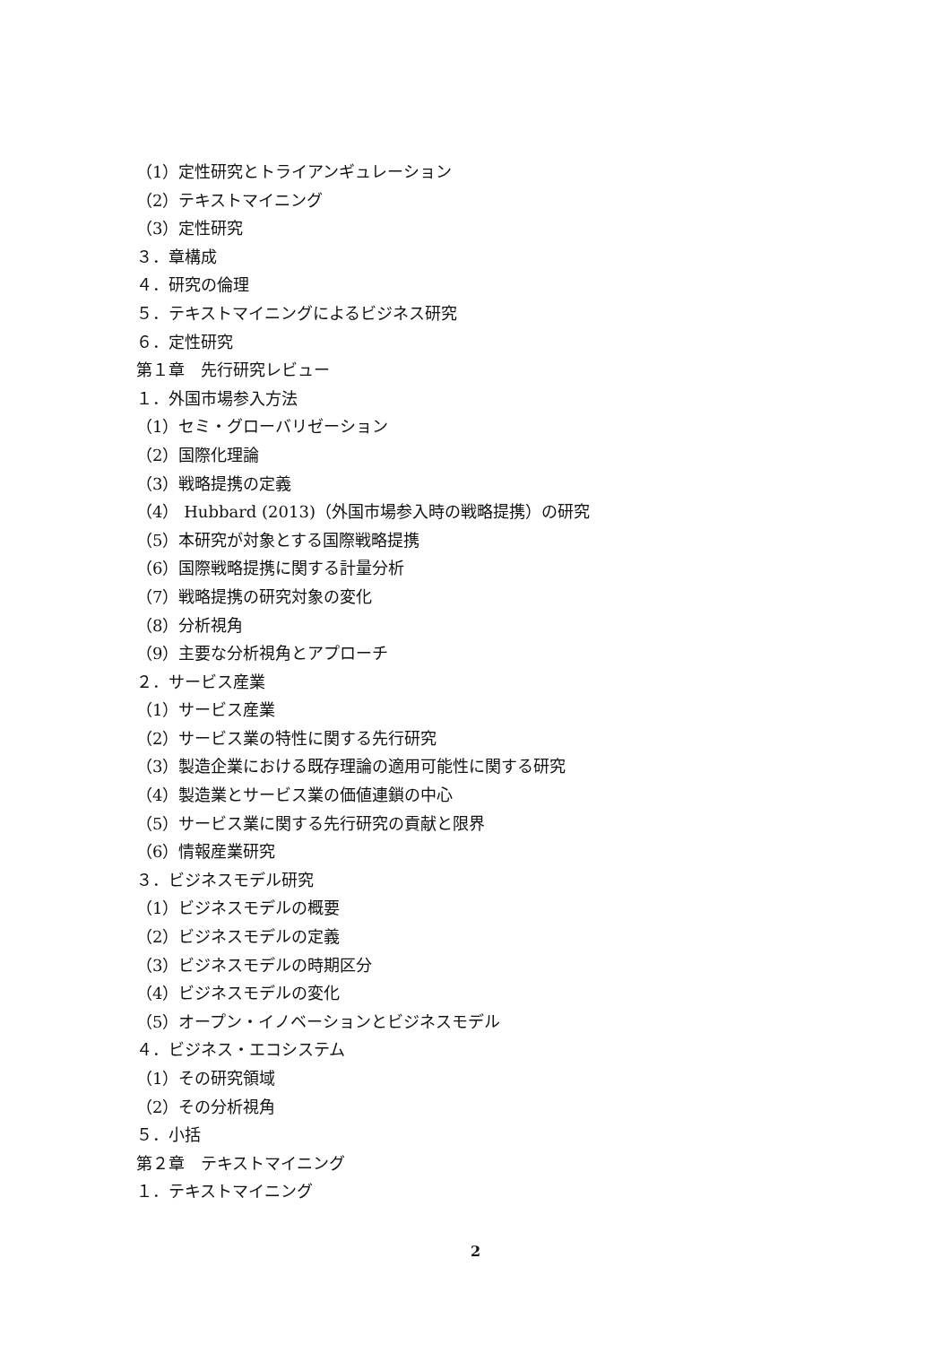（1）定性研究とトライアンギュレーション
（2）テキストマイニング
（3）定性研究
３．章構成
４．研究の倫理
５．テキストマイニングによるビジネス研究
６．定性研究
第１章　先行研究レビュー
１．外国市場参入方法
（1）セミ・グローバリゼーション
（2）国際化理論
（3）戦略提携の定義
（4） Hubbard (2013)（外国市場参入時の戦略提携）の研究
（5）本研究が対象とする国際戦略提携
（6）国際戦略提携に関する計量分析
（7）戦略提携の研究対象の変化
（8）分析視角
（9）主要な分析視角とアプローチ
２．サービス産業
（1）サービス産業
（2）サービス業の特性に関する先行研究
（3）製造企業における既存理論の適用可能性に関する研究
（4）製造業とサービス業の価値連鎖の中心
（5）サービス業に関する先行研究の貢献と限界
（6）情報産業研究
３．ビジネスモデル研究
（1）ビジネスモデルの概要
（2）ビジネスモデルの定義
（3）ビジネスモデルの時期区分
（4）ビジネスモデルの変化
（5）オープン・イノベーションとビジネスモデル
４．ビジネス・エコシステム
（1）その研究領域
（2）その分析視角
５．小括
第２章　テキストマイニング
１．テキストマイニング
2